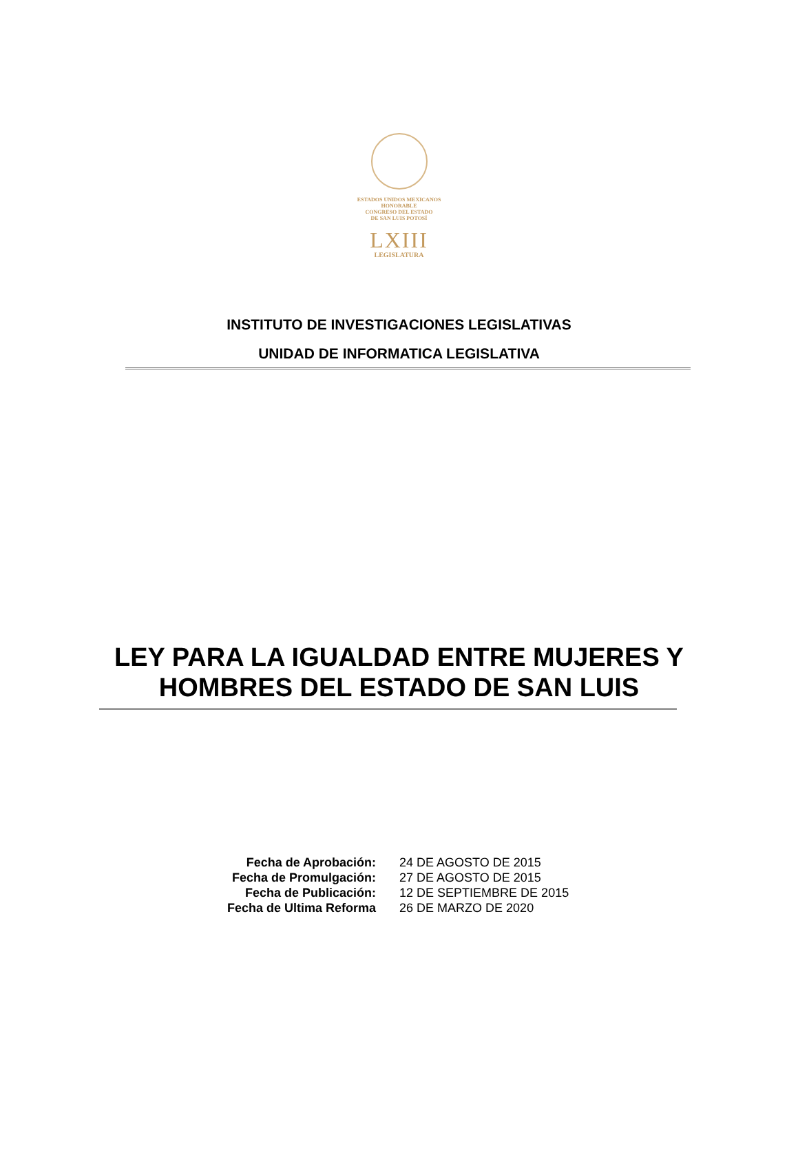ESTADOS UNIDOS MEXICANOS
HONORABLE
CONGRESO DEL ESTADO
DE SAN LUIS POTOSÍ
LXIII
LEGISLATURA
INSTITUTO DE INVESTIGACIONES LEGISLATIVAS
UNIDAD DE INFORMATICA LEGISLATIVA
LEY PARA LA IGUALDAD ENTRE MUJERES Y
HOMBRES DEL ESTADO DE SAN LUIS
| Fecha de Aprobación: | 24 DE AGOSTO DE 2015 |
| Fecha de Promulgación: | 27 DE AGOSTO DE 2015 |
| Fecha de Publicación: | 12 DE SEPTIEMBRE DE 2015 |
| Fecha de Ultima Reforma | 26 DE MARZO DE 2020 |